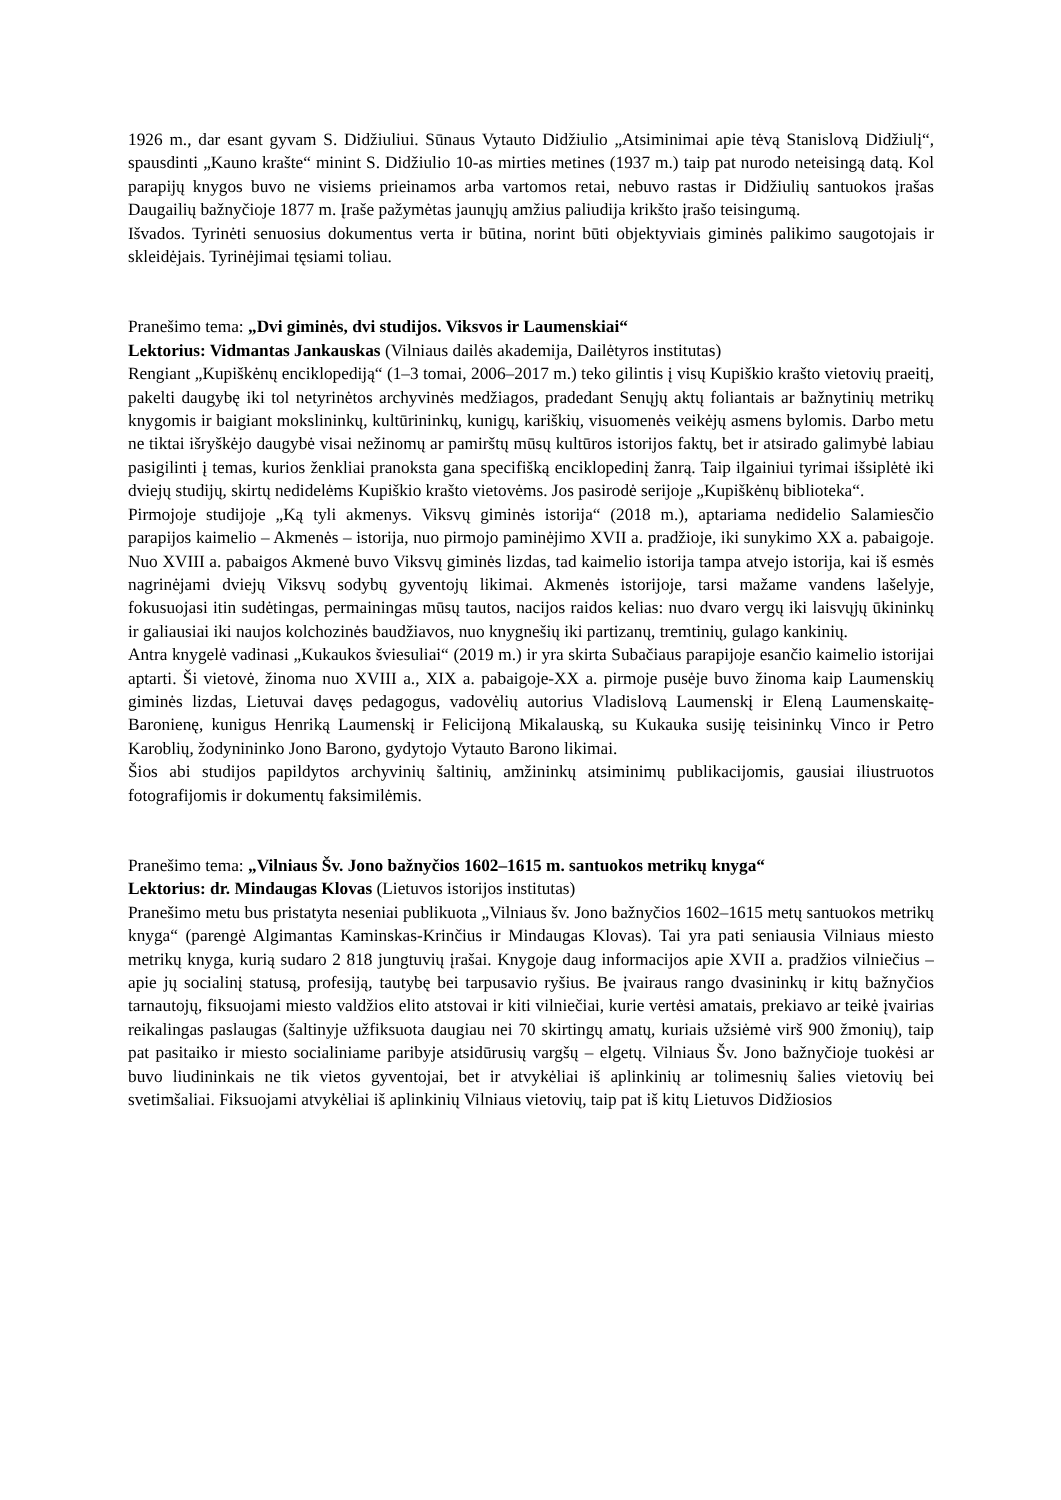1926 m., dar esant gyvam S. Didžiuliui. Sūnaus Vytauto Didžiulio „Atsiminimai apie tėvą Stanislovą Didžiulį“, spausdinti „Kauno krašte“ minint S. Didžiulio 10-as mirties metines (1937 m.) taip pat nurodo neteisingą datą. Kol parapijų knygos buvo ne visiems prieinamos arba vartomos retai, nebuvo rastas ir Didžiulių santuokos įrašas Daugailių bažnyčioje 1877 m. Įraše pažymėtas jaunųjų amžius paliudija krikšto įrašo teisingumą.
Išvados. Tyrinėti senuosius dokumentus verta ir būtina, norint būti objektyviais giminės palikimo saugotojais ir skleidėjais. Tyrinėjimai tęsiami toliau.
Pranešimo tema: „Dvi giminės, dvi studijos. Viksvos ir Laumenskiai“
Lektorius: Vidmantas Jankauskas (Vilniaus dailės akademija, Dailėtyros institutas)
Rengiant „Kupiškėnų enciklopediją“ (1–3 tomai, 2006–2017 m.) teko gilintis į visų Kupiškio krašto vietovių praeitį, pakelti daugybę iki tol netyrinėtos archyvinės medžiagos, pradedant Senųjų aktų foliantais ar bažnytinių metrikų knygomis ir baigiant mokslininkų, kultūrininkų, kunigų, kariškių, visuomenės veikėjų asmens bylomis. Darbo metu ne tiktai išryškėjo daugybė visai nežinomų ar pamirštų mūsų kultūros istorijos faktų, bet ir atsirado galimybė labiau pasigilinti į temas, kurios ženkliai pranoksta gana specifišką enciklopedinį žanrą. Taip ilgainiui tyrimai išsiplėtė iki dviejų studijų, skirtų nedidelėms Kupiškio krašto vietovėms. Jos pasirodė serijoje „Kupiškėnų biblioteka“.
Pirmojoje studijoje „Ką tyli akmenys. Viksvų giminės istorija“ (2018 m.), aptariama nedidelio Salamiesčio parapijos kaimelio – Akmenės – istorija, nuo pirmojo paminėjimo XVII a. pradžioje, iki sunykimo XX a. pabaigoje. Nuo XVIII a. pabaigos Akmenė buvo Viksvų giminės lizdas, tad kaimelio istorija tampa atvejo istorija, kai iš esmės nagrinėjami dviejų Viksvų sodybų gyventojų likimai. Akmenės istorijoje, tarsi mažame vandens lašelyje, fokusuojasi itin sudėtingas, permainingas mūsų tautos, nacijos raidos kelias: nuo dvaro vergų iki laisvųjų ūkininkų ir galiausiai iki naujos kolchozinės baudžiavos, nuo knygnešių iki partizanų, tremtinių, gulago kankinių.
Antra knygelė vadinasi „Kukaukos šviesuliai“ (2019 m.) ir yra skirta Subačiaus parapijoje esančio kaimelio istorijai aptarti. Ši vietovė, žinoma nuo XVIII a., XIX a. pabaigoje-XX a. pirmoje pusėje buvo žinoma kaip Laumenskių giminės lizdas, Lietuvai davęs pedagogus, vadovėlių autorius Vladislovą Laumenskį ir Eleną Laumenskaitę-Baronienę, kunigus Henriką Laumenskį ir Felicijoną Mikalauską, su Kukauka susiję teisininkų Vinco ir Petro Karoblių, žodynininko Jono Barono, gydytojo Vytauto Barono likimai.
Šios abi studijos papildytos archyvinių šaltinių, amžininkų atsiminimų publikacijomis, gausiai iliustruotos fotografijomis ir dokumentų faksimilėmis.
Pranešimo tema: „Vilniaus Šv. Jono bažnyčios 1602–1615 m. santuokos metrikų knyga“
Lektorius: dr. Mindaugas Klovas (Lietuvos istorijos institutas)
Pranešimo metu bus pristatyta neseniai publikuota „Vilniaus šv. Jono bažnyčios 1602–1615 metų santuokos metrikų knyga“ (parengė Algimantas Kaminskas-Krinčius ir Mindaugas Klovas). Tai yra pati seniausia Vilniaus miesto metrikų knyga, kurią sudaro 2 818 jungtuvių įrašai. Knygoje daug informacijos apie XVII a. pradžios vilniečius – apie jų socialinį statusą, profesiją, tautybę bei tarpusavio ryšius. Be įvairaus rango dvasininkų ir kitų bažnyčios tarnautojų, fiksuojami miesto valdžios elito atstovai ir kiti vilniečiai, kurie vertėsi amatais, prekiavo ar teikė įvairias reikalingas paslaugas (šaltinyje užfiksuota daugiau nei 70 skirtingų amatų, kuriais užsiėmė virš 900 žmonių), taip pat pasitaiko ir miesto socialiniame paribyje atsidūrusių vargšų – elgetų. Vilniaus Šv. Jono bažnyčioje tuokėsi ar buvo liudininkais ne tik vietos gyventojai, bet ir atvykėliai iš aplinkinių ar tolimesnių šalies vietovių bei svetimšaliai. Fiksuojami atvykėliai iš aplinkinių Vilniaus vietovių, taip pat iš kitų Lietuvos Didžiosios